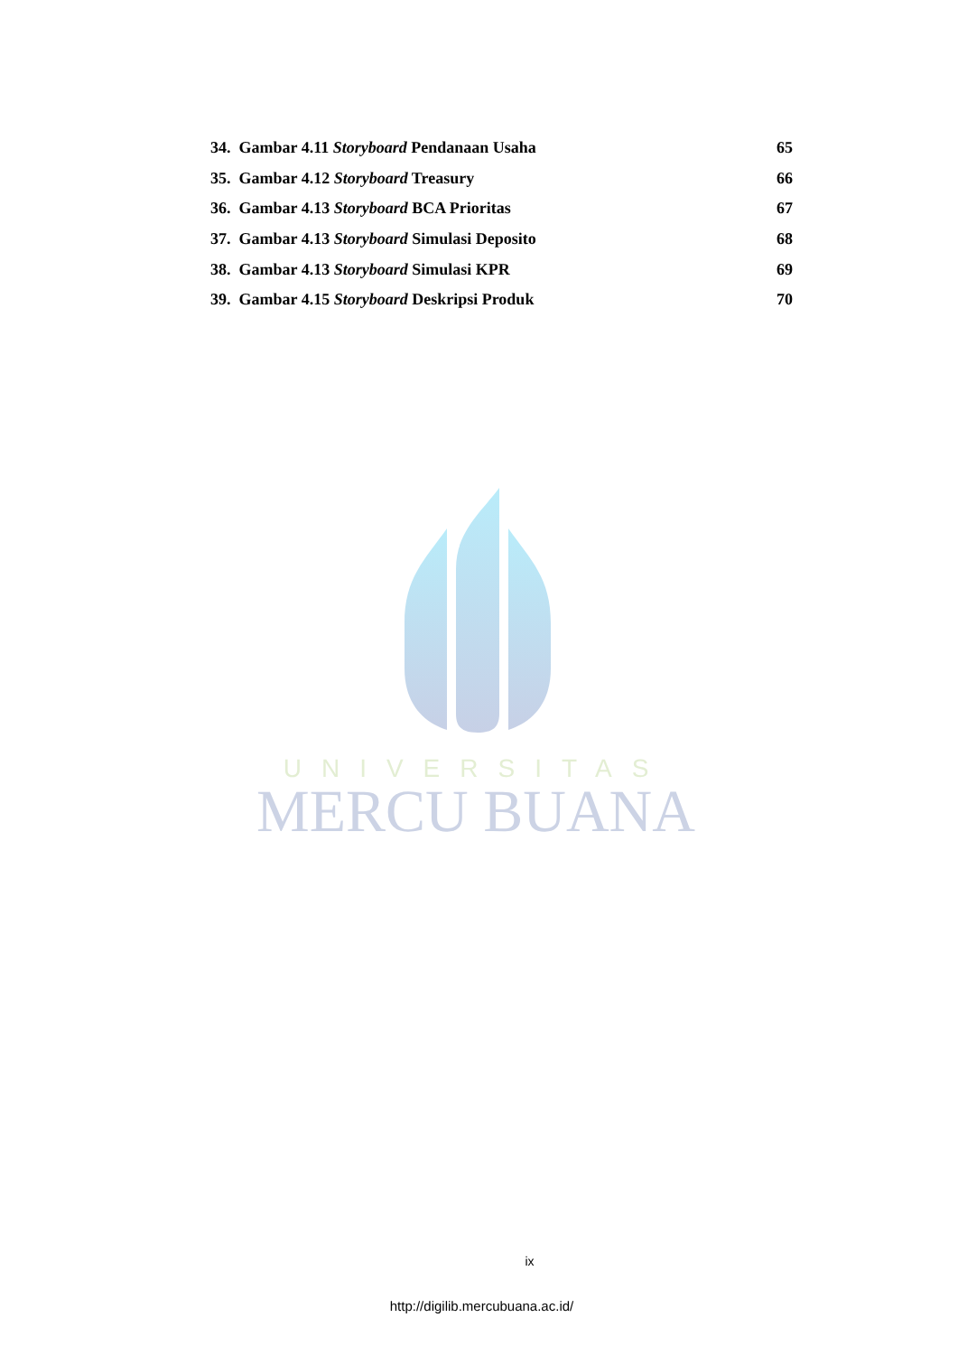UNIVERSITAS
MERCU BUANA
34. Gambar 4.11 Storyboard Pendanaan Usaha 65
35. Gambar 4.12 Storyboard Treasury 66
36. Gambar 4.13 Storyboard BCA Prioritas 67
37. Gambar 4.13 Storyboard Simulasi Deposito 68
38. Gambar 4.13 Storyboard Simulasi KPR 69
39. Gambar 4.15 Storyboard Deskripsi Produk 70
ix
http://digilib.mercubuana.ac.id/